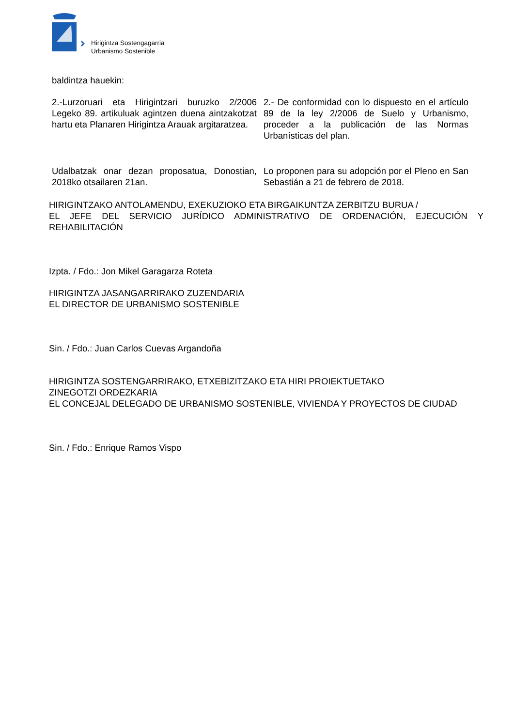Hirigintza Sostengagarria
Urbanismo Sostenible
baldintza hauekin:
2.-Lurzoruari eta Hirigintzari buruzko 2/2006 Legeko 89. artikuluak agintzen duena aintzakotzat hartu eta Planaren Hirigintza Arauak argitaratzea.
2.- De conformidad con lo dispuesto en el artículo 89 de la ley 2/2006 de Suelo y Urbanismo, proceder a la publicación de las Normas Urbanísticas del plan.
Udalbatzak onar dezan proposatua, Donostian, 2018ko otsailaren 21an.
Lo proponen para su adopción por el Pleno en San Sebastián a 21 de febrero de 2018.
HIRIGINTZAKO ANTOLAMENDU, EXEKUZIOKO ETA BIRGAIKUNTZA ZERBITZU BURUA /
EL JEFE DEL SERVICIO JURÍDICO ADMINISTRATIVO DE ORDENACIÓN, EJECUCIÓN Y REHABILITACIÓN
Izpta. / Fdo.: Jon Mikel Garagarza Roteta
HIRIGINTZA JASANGARRIRAKO ZUZENDARIA
EL DIRECTOR DE URBANISMO SOSTENIBLE
Sin. / Fdo.: Juan Carlos Cuevas Argandoña
HIRIGINTZA SOSTENGARRIRAKO, ETXEBIZITZAKO ETA HIRI PROIEKTUETAKO
ZINEGOTZI ORDEZKARIA
EL CONCEJAL DELEGADO DE URBANISMO SOSTENIBLE, VIVIENDA Y PROYECTOS DE CIUDAD
Sin. / Fdo.: Enrique Ramos Vispo